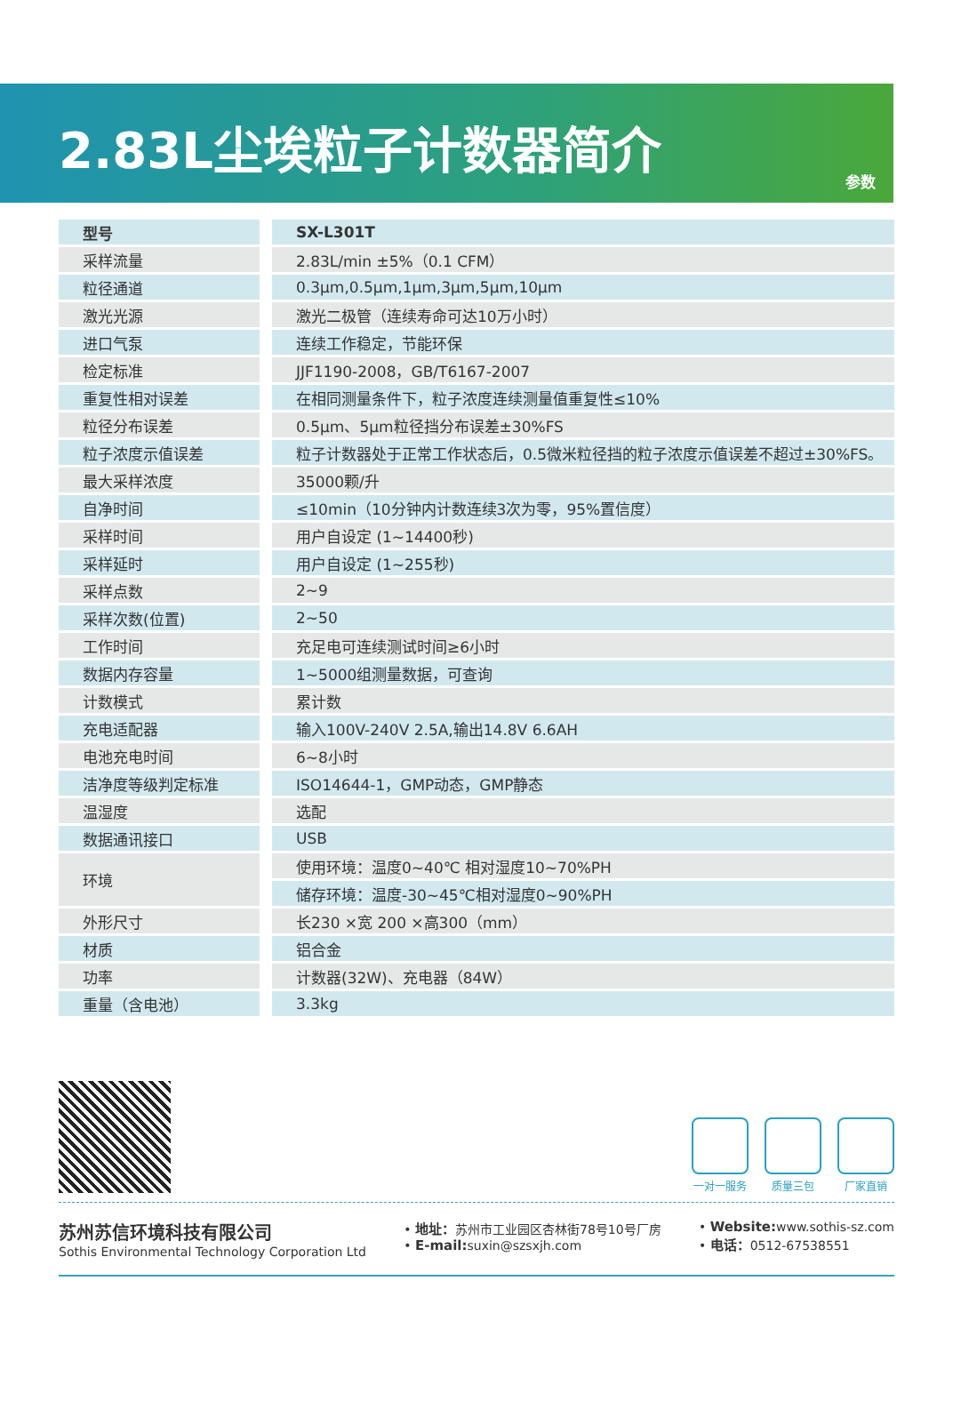2.83L尘埃粒子计数器简介
参数
| 型号 | SX-L301T |
| --- | --- |
| 采样流量 | 2.83L/min ±5%（0.1 CFM） |
| 粒径通道 | 0.3μm,0.5μm,1μm,3μm,5μm,10μm |
| 激光光源 | 激光二极管（连续寿命可达10万小时） |
| 进口气泵 | 连续工作稳定，节能环保 |
| 检定标准 | JJF1190-2008，GB/T6167-2007 |
| 重复性相对误差 | 在相同测量条件下，粒子浓度连续测量值重复性≤10% |
| 粒径分布误差 | 0.5μm、5μm粒径挡分布误差±30%FS |
| 粒子浓度示值误差 | 粒子计数器处于正常工作状态后，0.5微米粒径挡的粒子浓度示值误差不超过±30%FS。 |
| 最大采样浓度 | 35000颗/升 |
| 自净时间 | ≤10min（10分钟内计数连续3次为零，95%置信度） |
| 采样时间 | 用户自设定 (1~14400秒) |
| 采样延时 | 用户自设定 (1~255秒) |
| 采样点数 | 2~9 |
| 采样次数(位置) | 2~50 |
| 工作时间 | 充足电可连续测试时间≥6小时 |
| 数据内存容量 | 1~5000组测量数据，可查询 |
| 计数模式 | 累计数 |
| 充电适配器 | 输入100V-240V 2.5A,输出14.8V 6.6AH |
| 电池充电时间 | 6~8小时 |
| 洁净度等级判定标准 | ISO14644-1，GMP动态，GMP静态 |
| 温湿度 | 选配 |
| 数据通讯接口 | USB |
| 环境 | 使用环境：温度0~40℃ 相对湿度10~70%PH |
| | 储存环境：温度-30~45℃相对湿度0~90%PH |
| 外形尺寸 | 长230 ×宽 200 ×高300（mm） |
| 材质 | 铝合金 |
| 功率 | 计数器(32W)、充电器（84W） |
| 重量（含电池） | 3.3kg |
一对一服务 质量三包 厂家直销
苏州苏信环境科技有限公司
Sothis Environmental Technology Corporation Ltd
• 地址：苏州市工业园区杏林街78号10号厂房
• E-mail: suxin@szsxjh.com
• Website: www.sothis-sz.com
• 电话：0512-67538551